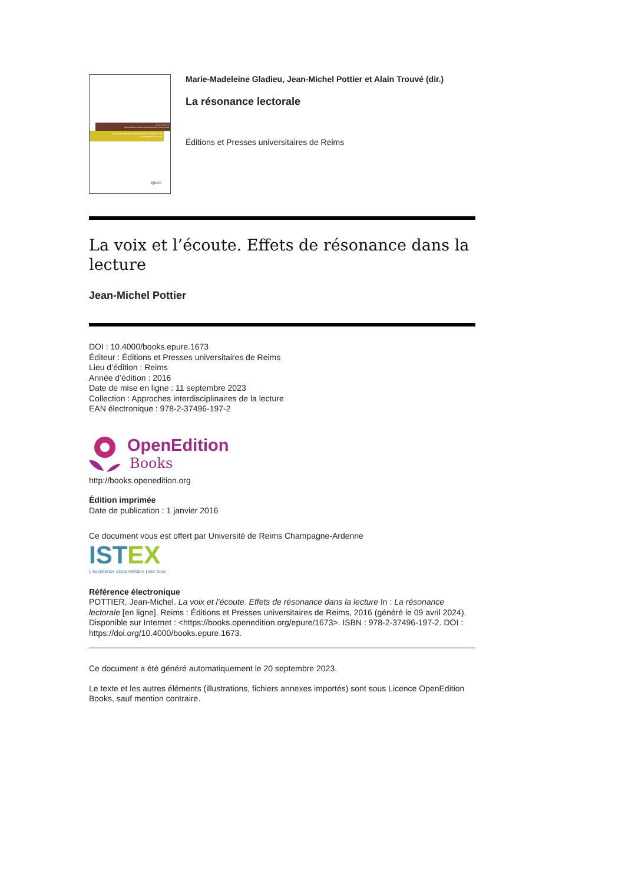sous la direction de
Marie-Madeleine Gladieu, Jean-Michel Pottier et Alain Trouvé
Approches interdisciplinaires de la lecture n° 10
La résonance lectorale
epure
Marie-Madeleine Gladieu, Jean-Michel Pottier et Alain Trouvé (dir.)
La résonance lectorale
Éditions et Presses universitaires de Reims
La voix et l’écoute. Effets de résonance dans la lecture
Jean-Michel Pottier
DOI : 10.4000/books.epure.1673
Éditeur : Éditions et Presses universitaires de Reims
Lieu d’édition : Reims
Année d’édition : 2016
Date de mise en ligne : 11 septembre 2023
Collection : Approches interdisciplinaires de la lecture
EAN électronique : 978-2-37496-197-2
OpenEdition
Books
http://books.openedition.org
Édition imprimée
Date de publication : 1 janvier 2016
Ce document vous est offert par Université de Reims Champagne-Ardenne
IST EX
L'excellence documentaire pour tous
Référence électronique
POTTIER, Jean-Michel. La voix et l’écoute. Effets de résonance dans la lecture In : La résonance lectorale [en ligne]. Reims : Éditions et Presses universitaires de Reims, 2016 (généré le 09 avril 2024). Disponible sur Internet : <https://books.openedition.org/epure/1673>. ISBN : 978-2-37496-197-2. DOI : https://doi.org/10.4000/books.epure.1673.
Ce document a été généré automatiquement le 20 septembre 2023.
Le texte et les autres éléments (illustrations, fichiers annexes importés) sont sous Licence OpenEdition Books, sauf mention contraire.